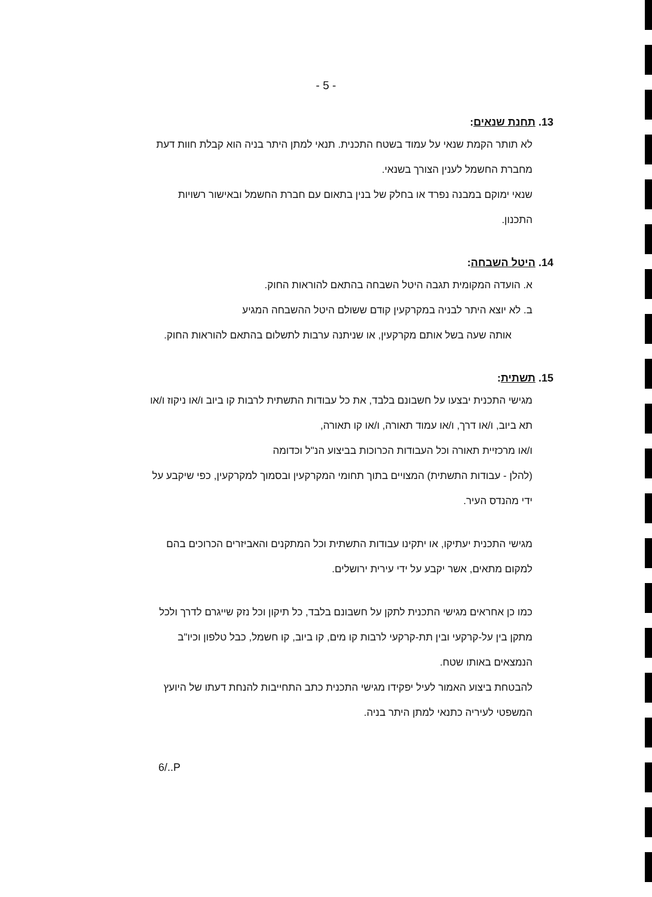- 5 -
13. תחנת שנאים:
לא תותר הקמת שנאי על עמוד בשטח התכנית. תנאי למתן היתר בניה הוא קבלת חוות דעת מחברת החשמל לענין הצורך בשנאי.
שנאי ימוקם במבנה נפרד או בחלק של בנין בתאום עם חברת החשמל ובאישור רשויות התכנון.
14. היטל השבחה:
א. הועדה המקומית תגבה היטל השבחה בהתאם להוראות החוק.
ב. לא יוצא היתר לבניה במקרקעין קודם ששולם היטל ההשבחה המגיע
אותה שעה בשל אותם מקרקעין, או שניתנה ערבות לתשלום בהתאם להוראות החוק.
15. תשתית:
מגישי התכנית יבצעו על חשבונם בלבד, את כל עבודות התשתית לרבות קו ביוב ו/או ניקוז ו/או תא ביוב, ו/או דרך, ו/או עמוד תאורה, ו/או קו תאורה,
ו/או מרכזיית תאורה וכל העבודות הכרוכות בביצוע הנ"ל וכדומה
(להלן - עבודות התשתית) המצויים בתוך תחומי המקרקעין ובסמוך למקרקעין, כפי שיקבע על ידי מהנדס העיר.
מגישי התכנית יעתיקו, או יתקינו עבודות התשתית וכל המתקנים והאביזרים הכרוכים בהם למקום מתאים, אשר יקבע על ידי עירית ירושלים.
כמו כן אחראים מגישי התכנית לתקן על חשבונם בלבד, כל תיקון וכל נזק שייגרם לדרך ולכל מתקן בין על-קרקעי ובין תת-קרקעי לרבות קו מים, קו ביוב, קו חשמל, כבל טלפון וכיו"ב הנמצאים באותו שטח.
להבטחת ביצוע האמור לעיל יפקידו מגישי התכנית כתב התחייבות להנחת דעתו של היועץ המשפטי לעיריה כתנאי למתן היתר בניה.
6/..P